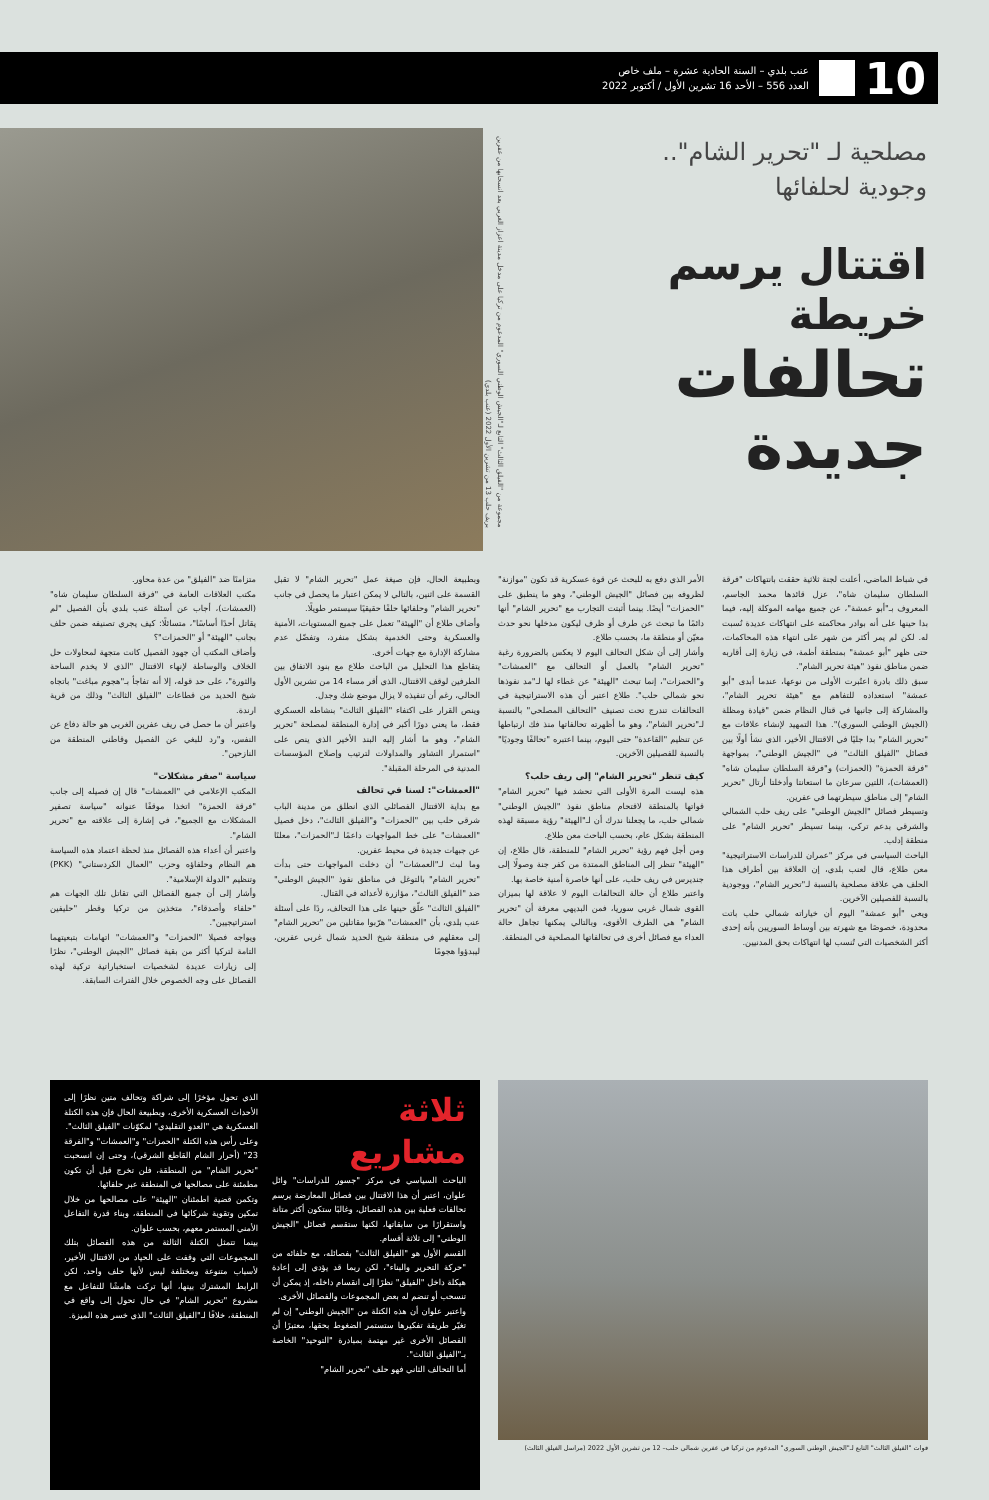10
عنب بلدي – السنة الحادية عشرة – ملف خاص
العدد 556 – الأحد 16 تشرين الأول / أكتوبر 2022
مصلحية لـ "تحرير الشام"..
وجودية لحلفائها
اقتتال يرسم خريطة
تحالفات جديدة
مجموعة من "الفيلق الثالث" التابع لـ"الجيش الوطني السوري" المدعوم من تركيا على مدخل مدينة اعزاز الغربي بعد انسحابها من عفرين بريف حلب 13 من تشرين الأول 2022 (عنب بلدي)
في شباط الماضي، أعلنت لجنة ثلاثية حققت بانتهاكات "فرقة السلطان سليمان شاه"، عزل قائدها محمد الجاسم، المعروف بـ"أبو عمشة"، عن جميع مهامه الموكلة إليه، فيما بدا حينها على أنه بوادر محاكمته على انتهاكات عديدة نُسبت له. لكن لم يمر أكثر من شهر على انتهاء هذه المحاكمات، حتى ظهر "أبو عمشة" بمنطقة أطمة، في زيارة إلى أقاربه ضمن مناطق نفوذ "هيئة تحرير الشام".
سبق ذلك بادرة اعتُبرت الأولى من نوعها، عندما أبدى "أبو عمشة" استعداده للتفاهم مع "هيئة تحرير الشام"، والمشاركة إلى جانبها في قتال النظام ضمن "قيادة ومظلة (الجيش الوطني السوري)". هذا التمهيد لإنشاء علاقات مع "تحرير الشام" بدا جليًا في الاقتتال الأخير، الذي نشأ أولًا بين فصائل "الفيلق الثالث" في "الجيش الوطني"، بمواجهة "فرقة الحمزة" (الحمزات) و"فرقة السلطان سليمان شاه" (العمشات)، اللتين سرعان ما استعانتا وأدخلتا أرتال "تحرير الشام" إلى مناطق سيطرتهما في عفرين.
وتسيطر فصائل "الجيش الوطني" على ريف حلب الشمالي والشرقي بدعم تركي، بينما تسيطر "تحرير الشام" على منطقة إدلب.
الباحث السياسي في مركز "عمران للدراسات الاستراتيجية" معن طلاع، قال لعنب بلدي، إن العلاقة بين أطراف هذا الحلف هي علاقة مصلحية بالنسبة لـ"تحرير الشام"، ووجودية بالنسبة للفصيلين الآخرين.
ويعي "أبو عمشة" اليوم أن خياراته شمالي حلب باتت محدودة، خصوصًا مع شهرته بين أوساط السوريين بأنه إحدى أكثر الشخصيات التي تُنسب لها انتهاكات بحق المدنيين.
الأمر الذي دفع به للبحث عن قوة عسكرية قد تكون "موازنة" لظروفه بين فصائل "الجيش الوطني"، وهو ما ينطبق على "الحمزات" أيضًا. بينما أثبتت التجارب مع "تحرير الشام" أنها دائمًا ما تبحث عن طرف أو ظرف ليكون مدخلها نحو حدث معيّن أو منطقة ما، بحسب طلاع.
وأشار إلى أن شكل التحالف اليوم لا يعكس بالضرورة رغبة "تحرير الشام" بالعمل أو التحالف مع "العمشات" و"الحمزات"، إنما تبحث "الهيئة" عن غطاء لها لـ"مد نفوذها نحو شمالي حلب". طلاع اعتبر أن هذه الاستراتيجية في التحالفات تندرج تحت تصنيف "التحالف المصلحي" بالنسبة لـ"تحرير الشام"، وهو ما أظهرته تحالفاتها منذ فك ارتباطها عن تنظيم "القاعدة" حتى اليوم، بينما اعتبره "تحالفًا وجوديًا" بالنسبة للفصيلين الآخرين.
كيف تنظر "تحرير الشام" إلى ريف حلب؟
هذه ليست المرة الأولى التي تحشد فيها "تحرير الشام" قواتها بالمنطقة لاقتحام مناطق نفوذ "الجيش الوطني" شمالي حلب، ما يجعلنا ندرك أن لـ"الهيئة" رؤية مسبقة لهذه المنطقة بشكل عام، بحسب الباحث معن طلاع.
ومن أجل فهم رؤية "تحرير الشام" للمنطقة، قال طلاع، إن "الهيئة" تنظر إلى المناطق الممتدة من كفر جنة وصولًا إلى جنديرس في ريف حلب، على أنها خاصرة أمنية خاصة بها.
واعتبر طلاع أن حالة التحالفات اليوم لا علاقة لها بميزان القوى شمال غربي سوريا، فمن البديهي معرفة أن "تحرير الشام" هي الطرف الأقوى، وبالتالي يمكنها تجاهل حالة العداء مع فصائل أخرى في تحالفاتها المصلحية في المنطقة.
وبطبيعة الحال، فإن صيغة عمل "تحرير الشام" لا تقبل القسمة على اثنين، بالتالي لا يمكن اعتبار ما يحصل في جانب "تحرير الشام" وحلفائها حلفًا حقيقيًا سيستمر طويلًا.
وأضاف طلاع أن "الهيئة" تعمل على جميع المستويات، الأمنية والعسكرية وحتى الخدمية بشكل منفرد، وتفضّل عدم مشاركة الإدارة مع جهات أخرى.
يتقاطع هذا التحليل من الباحث طلاع مع بنود الاتفاق بين الطرفين لوقف الاقتتال، الذي أقر مساء 14 من تشرين الأول الحالي، رغم أن تنفيذه لا يزال موضع شك وجدل.
وينص القرار على اكتفاء "الفيلق الثالث" بنشاطه العسكري فقط، ما يعني دورًا أكبر في إدارة المنطقة لمصلحة "تحرير الشام"، وهو ما أشار إليه البند الأخير الذي ينص على "استمرار التشاور والمداولات لترتيب وإصلاح المؤسسات المدنية في المرحلة المقبلة".
"العمشات": لسنا في تحالف
مع بداية الاقتتال الفصائلي الذي انطلق من مدينة الباب شرقي حلب بين "الحمزات" و"الفيلق الثالث"، دخل فصيل "العمشات" على خط المواجهات داعمًا لـ"الحمزات"، معلنًا عن جبهات جديدة في محيط عفرين.
وما لبث لـ"العمشات" أن دخلت المواجهات حتى بدأت "تحرير الشام" بالتوغل في مناطق نفوذ "الجيش الوطني" ضد "الفيلق الثالث"، مؤازرة لأعدائه في القتال.
"الفيلق الثالث" علّق حينها على هذا التحالف، ردًا على أسئلة عنب بلدي، بأن "العمشات" هرّبوا مقاتلين من "تحرير الشام" إلى معقلهم في منطقة شيخ الحديد شمال غربي عفرين، ليبدؤوا هجومًا
متزامنًا ضد "الفيلق" من عدة محاور.
مكتب العلاقات العامة في "فرقة السلطان سليمان شاه" (العمشات)، أجاب عن أسئلة عنب بلدي بأن الفصيل "لم يقاتل أحدًا أساسًا"، متسائلًا: كيف يجري تصنيفه ضمن حلف بجانب "الهيئة" أو "الحمزات"؟
وأضاف المكتب أن جهود الفصيل كانت متجهة لمحاولات حل الخلاف والوساطة لإنهاء الاقتتال "الذي لا يخدم الساحة والثورة"، على حد قوله، إلا أنه تفاجأ بـ"هجوم مباغت" باتجاه شيخ الحديد من قطاعات "الفيلق الثالث" وذلك من قرية ارندة.
واعتبر أن ما حصل في ريف عفرين الغربي هو حالة دفاع عن النفس، و"رد للبغي عن الفصيل وقاطني المنطقة من النازحين".
سياسة "صفر مشكلات"
المكتب الإعلامي في "العمشات" قال إن فصيله إلى جانب "فرقة الحمزة" اتخذا موقفًا عنوانه "سياسة تصفير المشكلات مع الجميع"، في إشارة إلى علاقته مع "تحرير الشام".
واعتبر أن أعداء هذه الفصائل منذ لحظة اعتماد هذه السياسة هم النظام وحلفاؤه وحزب "العمال الكردستاني" (PKK) وتنظيم "الدولة الإسلامية".
وأشار إلى أن جميع الفصائل التي تقاتل تلك الجهات هم "حلفاء وأصدقاء"، متخذين من تركيا وقطر "حليفين استراتيجيين".
ويواجه فصيلا "الحمزات" و"العمشات" اتهامات بتبعيتهما التامة لتركيا أكثر من بقية فصائل "الجيش الوطني"، نظرًا إلى زيارات عديدة لشخصيات استخباراتية تركية لهذه الفصائل على وجه الخصوص خلال الفترات السابقة.
قوات "الفيلق الثالث" التابع لـ"الجيش الوطني السوري" المدعوم من تركيا في عفرين شمالي حلب– 12 من تشرين الأول 2022 (مراسل الفيلق الثالث)
ثلاثة مشاريع
الباحث السياسي في مركز "جسور للدراسات" وائل علوان، اعتبر أن هذا الاقتتال بين فصائل المعارضة يرسم تحالفات فعلية بين هذه الفصائل، وغالبًا ستكون أكثر متانة واستقرارًا من سابقاتها، لكنها ستقسم فصائل "الجيش الوطني" إلى ثلاثة أقسام.
القسم الأول هو "الفيلق الثالث" بفصائله، مع حلفائه من "حركة التحرير والبناء"، لكن ربما قد يؤدي إلى إعادة هيكلة داخل "الفيلق" نظرًا إلى انقسام داخله، إذ يمكن أن تنسحب أو تنضم له بعض المجموعات والفصائل الأخرى.
واعتبر علوان أن هذه الكتلة من "الجيش الوطني" إن لم تغيّر طريقة تفكيرها ستستمر الضغوط بحقها، معتبرًا أن الفصائل الأخرى غير مهتمة بمبادرة "التوحيد" الخاصة بـ"الفيلق الثالث".
أما التحالف الثاني فهو حلف "تحرير الشام"
الذي تحول مؤخرًا إلى شراكة وتحالف متين نظرًا إلى الأحداث العسكرية الأخرى، وبطبيعة الحال فإن هذه الكتلة العسكرية هي "العدو التقليدي" لمكوّنات "الفيلق الثالث".
وعلى رأس هذه الكتلة "الحمزات" و"العمشات" و"الفرقة 23" (أحرار الشام القاطع الشرقي)، وحتى إن انسحبت "تحرير الشام" من المنطقة، فلن تخرج قبل أن تكون مطمئنة على مصالحها في المنطقة عبر حلفائها.
وتكمن قضية اطمئنان "الهيئة" على مصالحها من خلال تمكين وتقوية شركائها في المنطقة، وبناء قدرة التفاعل الأمني المستمر معهم، بحسب علوان.
بينما تتمثل الكتلة الثالثة من هذه الفصائل بتلك المجموعات التي وقفت على الحياد من الاقتتال الأخير، لأسباب متنوعة ومختلفة ليس لأنها حلف واحد، لكن الرابط المشترك بينها، أنها تركت هامشًا للتفاعل مع مشروع "تحرير الشام" في حال تحول إلى واقع في المنطقة، خلافًا لـ"الفيلق الثالث" الذي خسر هذه الميزة.